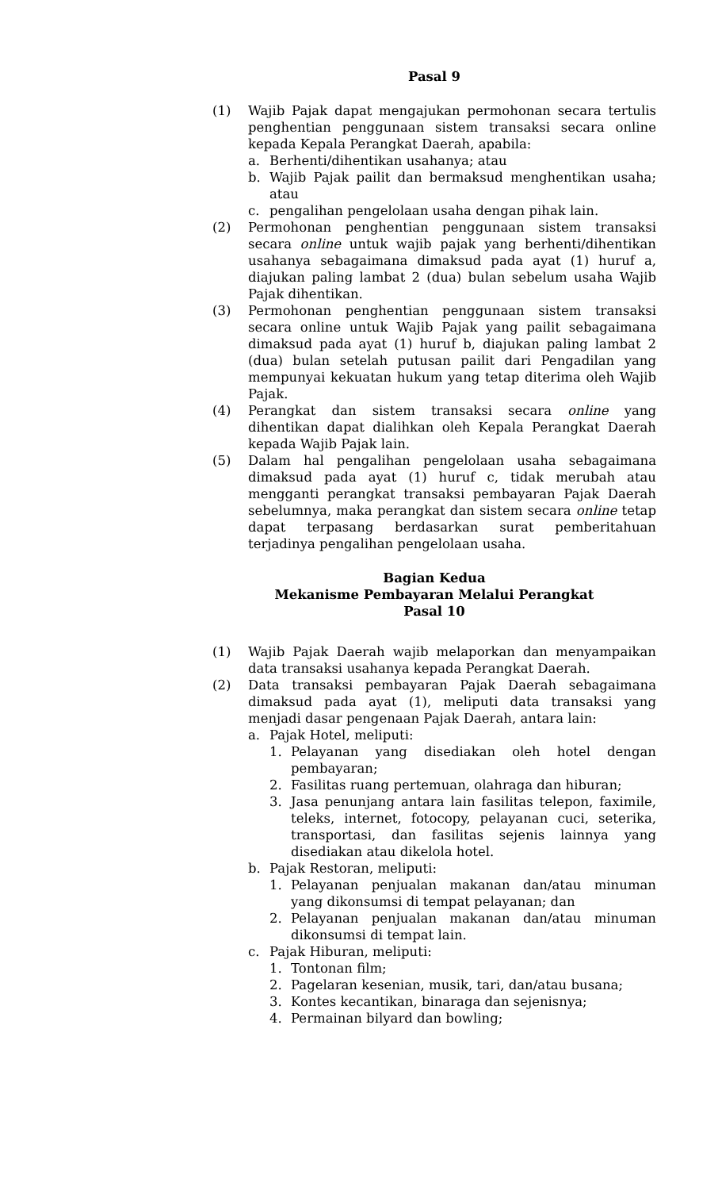Pasal 9
(1) Wajib Pajak dapat mengajukan permohonan secara tertulis penghentian penggunaan sistem transaksi secara online kepada Kepala Perangkat Daerah, apabila:
a. Berhenti/dihentikan usahanya; atau
b. Wajib Pajak pailit dan bermaksud menghentikan usaha; atau
c. pengalihan pengelolaan usaha dengan pihak lain.
(2) Permohonan penghentian penggunaan sistem transaksi secara online untuk wajib pajak yang berhenti/dihentikan usahanya sebagaimana dimaksud pada ayat (1) huruf a, diajukan paling lambat 2 (dua) bulan sebelum usaha Wajib Pajak dihentikan.
(3) Permohonan penghentian penggunaan sistem transaksi secara online untuk Wajib Pajak yang pailit sebagaimana dimaksud pada ayat (1) huruf b, diajukan paling lambat 2 (dua) bulan setelah putusan pailit dari Pengadilan yang mempunyai kekuatan hukum yang tetap diterima oleh Wajib Pajak.
(4) Perangkat dan sistem transaksi secara online yang dihentikan dapat dialihkan oleh Kepala Perangkat Daerah kepada Wajib Pajak lain.
(5) Dalam hal pengalihan pengelolaan usaha sebagaimana dimaksud pada ayat (1) huruf c, tidak merubah atau mengganti perangkat transaksi pembayaran Pajak Daerah sebelumnya, maka perangkat dan sistem secara online tetap dapat terpasang berdasarkan surat pemberitahuan terjadinya pengalihan pengelolaan usaha.
Bagian Kedua
Mekanisme Pembayaran Melalui Perangkat
Pasal 10
(1) Wajib Pajak Daerah wajib melaporkan dan menyampaikan data transaksi usahanya kepada Perangkat Daerah.
(2) Data transaksi pembayaran Pajak Daerah sebagaimana dimaksud pada ayat (1), meliputi data transaksi yang menjadi dasar pengenaan Pajak Daerah, antara lain:
a. Pajak Hotel, meliputi:
1. Pelayanan yang disediakan oleh hotel dengan pembayaran;
2. Fasilitas ruang pertemuan, olahraga dan hiburan;
3. Jasa penunjang antara lain fasilitas telepon, faximile, teleks, internet, fotocopy, pelayanan cuci, seterika, transportasi, dan fasilitas sejenis lainnya yang disediakan atau dikelola hotel.
b. Pajak Restoran, meliputi:
1. Pelayanan penjualan makanan dan/atau minuman yang dikonsumsi di tempat pelayanan; dan
2. Pelayanan penjualan makanan dan/atau minuman dikonsumsi di tempat lain.
c. Pajak Hiburan, meliputi:
1. Tontonan film;
2. Pagelaran kesenian, musik, tari, dan/atau busana;
3. Kontes kecantikan, binaraga dan sejenisnya;
4. Permainan bilyard dan bowling;